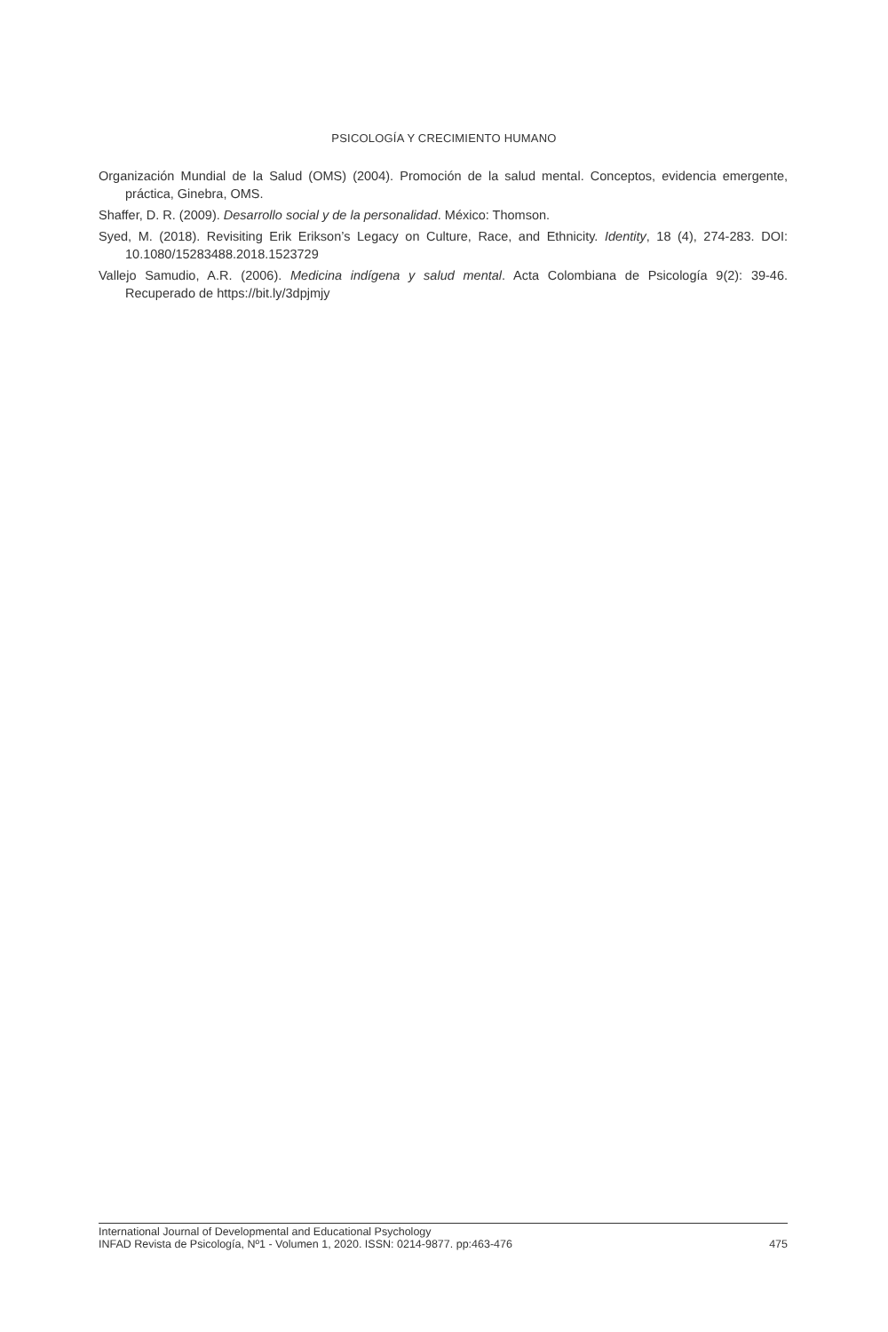PSICOLOGÍA Y CRECIMIENTO HUMANO
Organización Mundial de la Salud (OMS) (2004). Promoción de la salud mental. Conceptos, evidencia emergente, práctica, Ginebra, OMS.
Shaffer, D. R. (2009). Desarrollo social y de la personalidad. México: Thomson.
Syed, M. (2018). Revisiting Erik Erikson’s Legacy on Culture, Race, and Ethnicity. Identity, 18 (4), 274-283. DOI: 10.1080/15283488.2018.1523729
Vallejo Samudio, A.R. (2006). Medicina indígena y salud mental. Acta Colombiana de Psicología 9(2): 39-46. Recuperado de https://bit.ly/3dpjmjy
International Journal of Developmental and Educational Psychology
INFAD Revista de Psicología, Nº1 - Volumen 1, 2020. ISSN: 0214-9877. pp:463-476 475